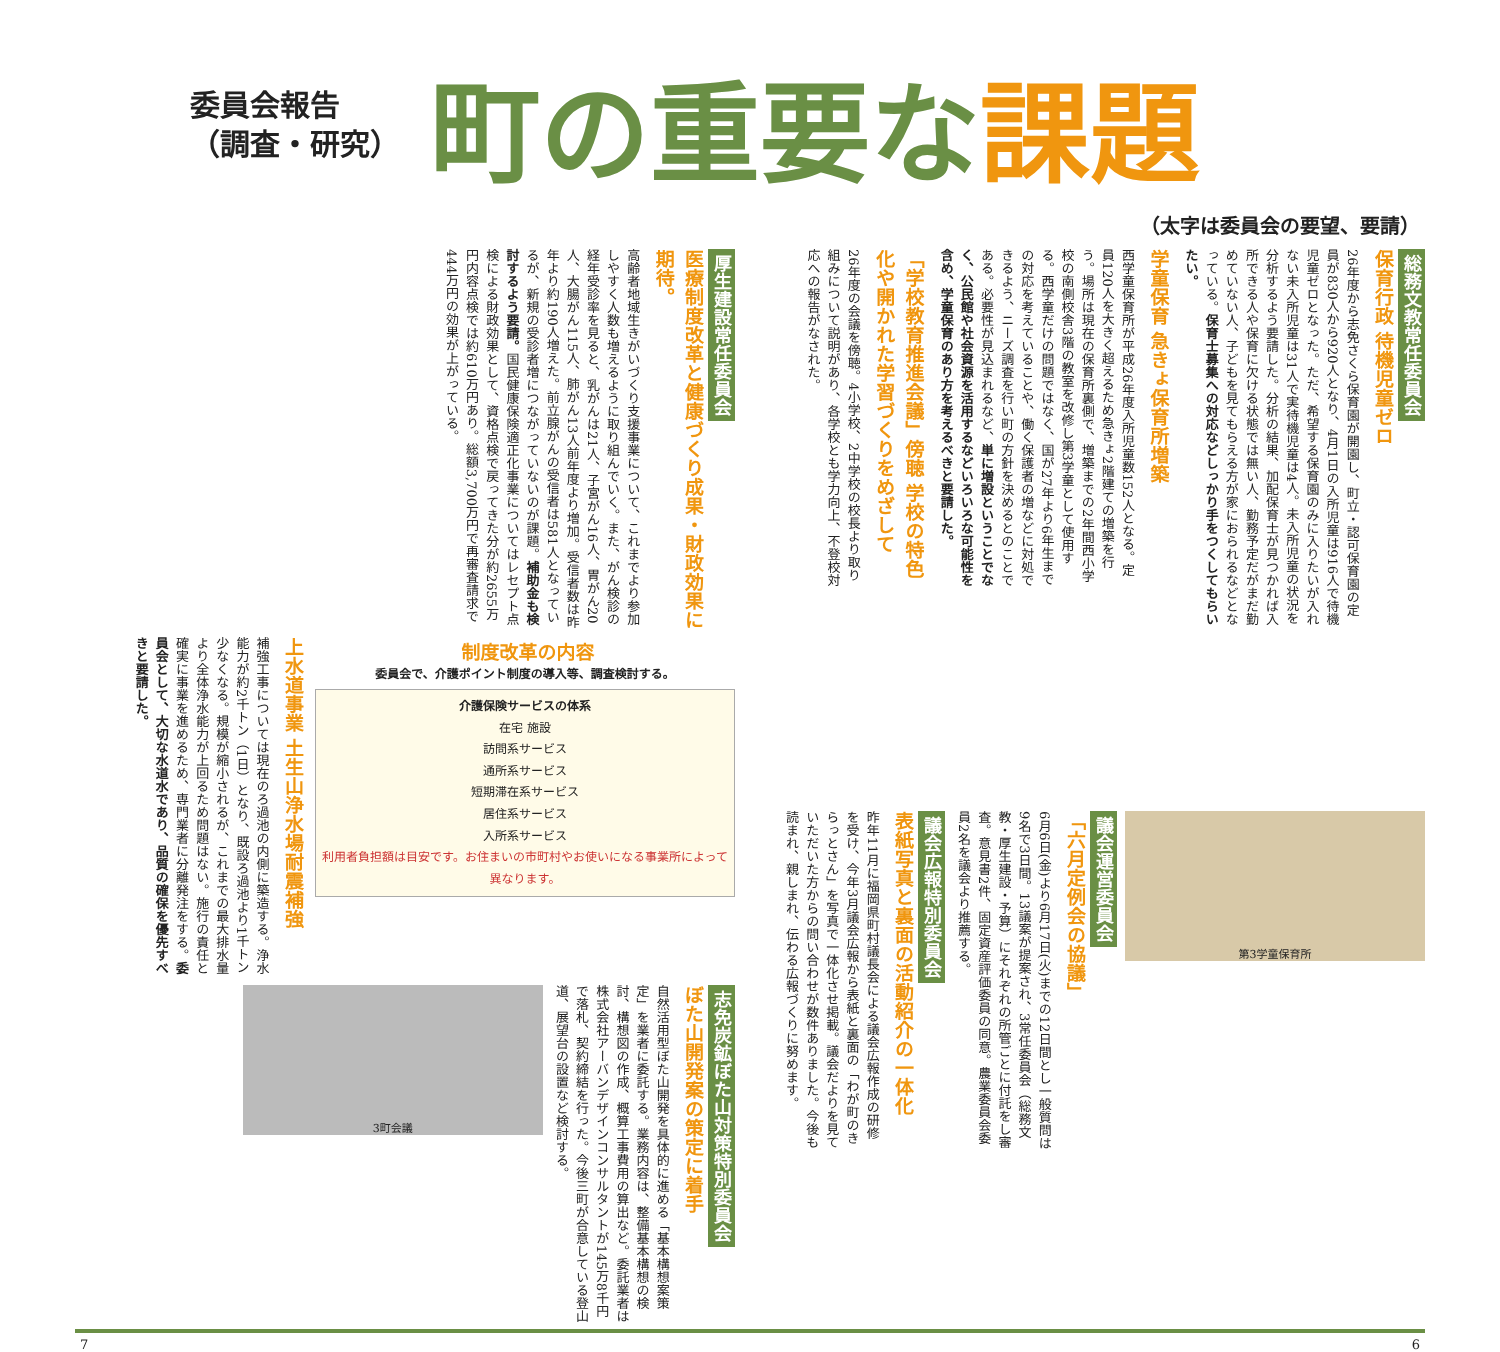委員会報告
（調査・研究）
町の重要な課題
（太字は委員会の要望、要請）
総務文教常任委員会
保育行政 待機児童ゼロ
26年度から志免さくら保育園が開園し、町立・認可保育園の定員が830人から920人となり、4月1日の入所児童は916人で待機児童ゼロとなった。ただ、希望する保育園のみに入りたいが入れない未入所児童は31人で実待機児童は4人。未入所児童の状況を分析するよう要請した。分析の結果、加配保育士が見つかれば入所できる人や保育に欠ける状態では無い人、勤務予定だがまだ勤めていない人、子どもを見てもらえる方が家におられるなどとなっている。保育士募集への対応などしっかり手をつくしてもらいたい。
学童保育 急きょ保育所増築
西学童保育所が平成26年度入所児童数152人となる。定員120人を大きく超えるため急きょ2階建ての増築を行う。場所は現在の保育所裏側で、増築までの2年間西小学校の南側校舎3階の教室を改修し第3学童として使用する。西学童だけの問題ではなく、国が27年より6年生までの対応を考えていることや、働く保護者の増などに対処できるよう、ニーズ調査を行い町の方針を決めるとのことである。必要性が見込まれるなど、単に増設ということでなく、公民館や社会資源を活用するなどいろいろな可能性を含め、学童保育のあり方を考えるべきと要請した。
「学校教育推進会議」傍聴 学校の特色化や開かれた学習づくりをめざして
26年度の会議を傍聴。4小学校、2中学校の校長より取り組みについて説明があり、各学校とも学力向上、不登校対応への報告がなされた。
第3学童保育所
議会運営委員会
「六月定例会の協議」
6月6日(金)より6月17日(火)までの12日間とし一般質問は9名で3日間。13議案が提案され、3常任委員会（総務文教・厚生建設・予算）にそれぞれの所管ごとに付託をし審査。意見書2件、固定資産評価委員の同意。農業委員会委員2名を議会より推薦する。
議会広報特別委員会
表紙写真と裏面の活動紹介の一体化
昨年11月に福岡県町村議長会による議会広報作成の研修を受け、今年3月議会広報から表紙と裏面の「わが町のきらっとさん」を写真で一体化させ掲載。議会だよりを見ていただいた方からの問い合わせが数件ありました。今後も読まれ、親しまれ、伝わる広報づくりに努めます。
厚生建設常任委員会
医療制度改革と健康づくり成果・財政効果に期待。
高齢者地域生きがいづくり支援事業について、これまでより参加しやすく人数も増えるように取り組んでいく。また、がん検診の経年受診率を見ると、乳がんは21人、子宮がん16人、胃がん20人、大腸がん115人、肺がん13人前年度より増加。受信者数は昨年より約190人増えた。前立腺がんの受信者は581人となっているが、新規の受診者増につながっていないのが課題。補助金も検討するよう要請。国民健康保険適正化事業についてはレセプト点検による財政効果として、資格点検で戻ってきた分が約2655万円内容点検では約610万円あり。総額3,700万円で再審査請求で444万円の効果が上がっている。
制度改革の内容
委員会で、介護ポイント制度の導入等、調査検討する。
介護保険サービスの体系
在宅 施設
訪問系サービス
通所系サービス
短期滞在系サービス
居住系サービス
入所系サービス
利用者負担額は目安です。お住まいの市町村やお使いになる事業所によって異なります。
上水道事業 土生山浄水場耐震補強
補強工事については現在のろ過池の内側に築造する。浄水能力が約2千トン（1日）となり、既設ろ過池より1千トン少なくなる。規模が縮小されるが、これまでの最大排水量より全体浄水能力が上回るため問題はない。施行の責任と確実に事業を進めるため、専門業者に分離発注をする。委員会として、大切な水道水であり、品質の確保を優先すべきと要請した。
志免炭鉱ぼた山対策特別委員会
ぼた山開発案の策定に着手
自然活用型ぼた山開発を具体的に進める「基本構想案策定」を業者に委託する。業務内容は、整備基本構想の検討、構想図の作成、概算工事費用の算出など。委託業者は株式会社アーバンデザインコンサルタントが145万8千円で落札、契約締結を行った。今後三町が合意している登山道、展望台の設置など検討する。
3町会議
7 6